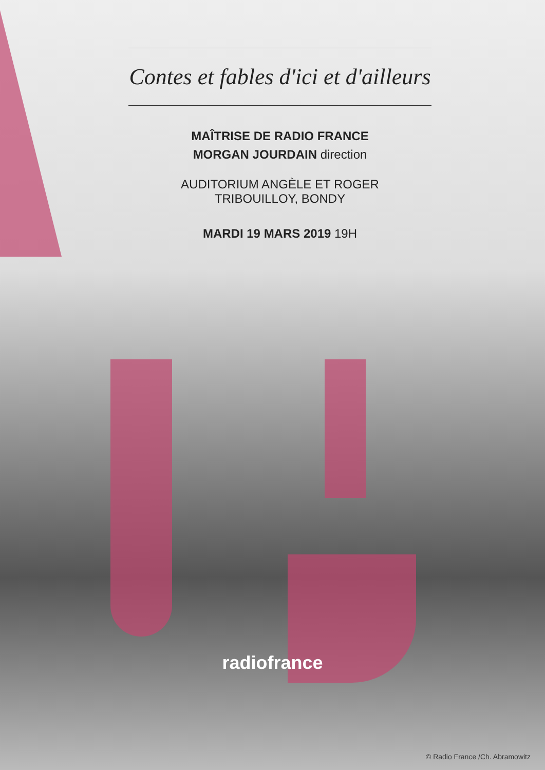Contes et fables d'ici et d'ailleurs
MAÎTRISE DE RADIO FRANCE
MORGAN JOURDAIN direction
AUDITORIUM ANGÈLE ET ROGER
TRIBOUILLOY, BONDY
MARDI 19 MARS 2019 19H
radiofrance
© Radio France /Ch. Abramowitz